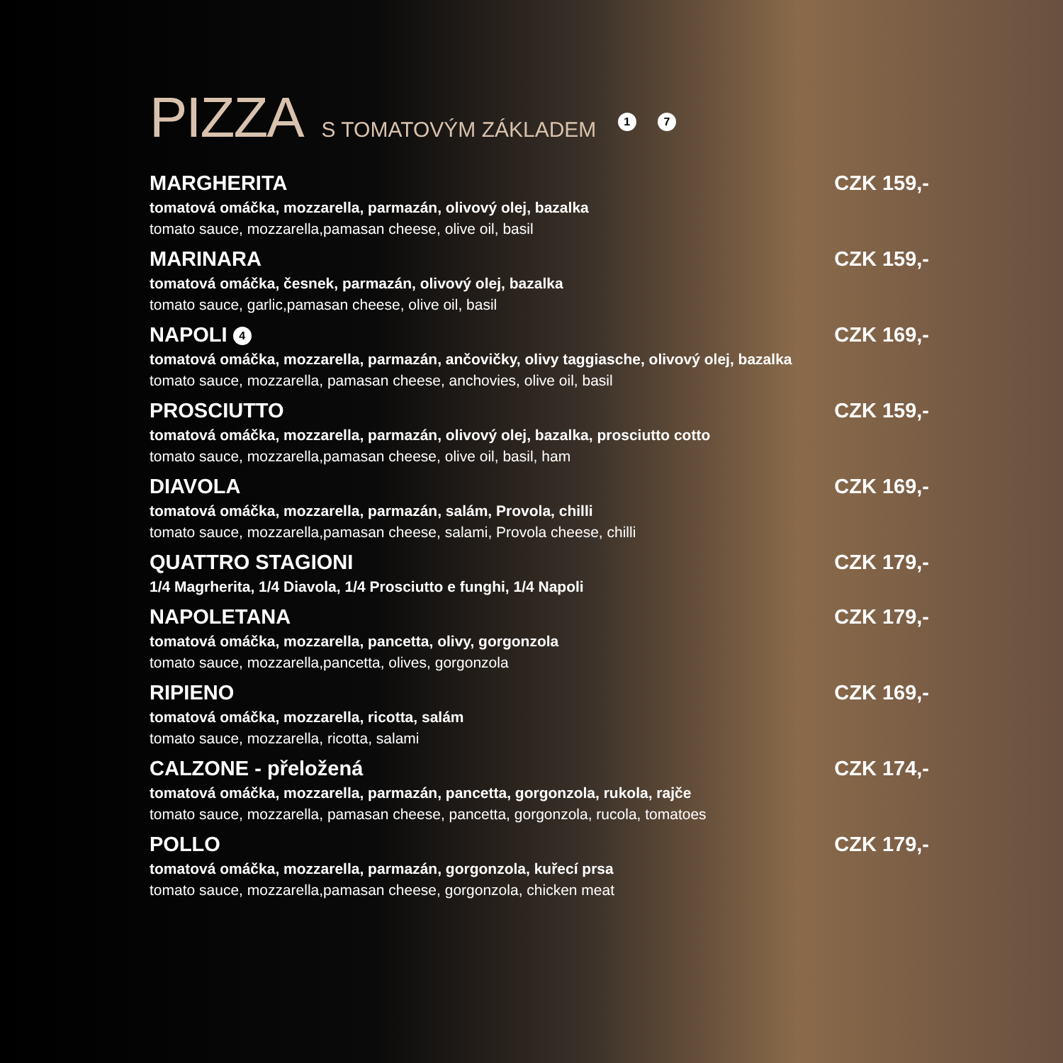PIZZA S TOMATOVÝM ZÁKLADEM 1 7
MARGHERITA CZK 159,-
tomatová omáčka, mozzarella, parmazán, olivový olej, bazalka
tomato sauce, mozzarella,pamasan cheese, olive oil, basil
MARINARA CZK 159,-
tomatová omáčka, česnek, parmazán, olivový olej, bazalka
tomato sauce, garlic,pamasan cheese, olive oil, basil
NAPOLI 4 CZK 169,-
tomatová omáčka, mozzarella, parmazán, ančovičky, olivy taggiasche, olivový olej, bazalka
tomato sauce, mozzarella, pamasan cheese, anchovies, olive oil, basil
PROSCIUTTO CZK 159,-
tomatová omáčka, mozzarella, parmazán, olivový olej, bazalka, prosciutto cotto
tomato sauce, mozzarella,pamasan cheese, olive oil, basil, ham
DIAVOLA CZK 169,-
tomatová omáčka, mozzarella, parmazán, salám, Provola, chilli
tomato sauce, mozzarella,pamasan cheese, salami, Provola cheese, chilli
QUATTRO STAGIONI CZK 179,-
1/4 Magrherita, 1/4 Diavola, 1/4 Prosciutto e funghi, 1/4 Napoli
NAPOLETANA CZK 179,-
tomatová omáčka, mozzarella, pancetta, olivy, gorgonzola
tomato sauce, mozzarella,pancetta, olives, gorgonzola
RIPIENO CZK 169,-
tomatová omáčka, mozzarella, ricotta, salám
tomato sauce, mozzarella, ricotta, salami
CALZONE - přeložená CZK 174,-
tomatová omáčka, mozzarella, parmazán, pancetta, gorgonzola, rukola, rajče
tomato sauce, mozzarella, pamasan cheese, pancetta, gorgonzola, rucola, tomatoes
POLLO CZK 179,-
tomatová omáčka, mozzarella, parmazán, gorgonzola, kuřecí prsa
tomato sauce, mozzarella,pamasan cheese, gorgonzola, chicken meat